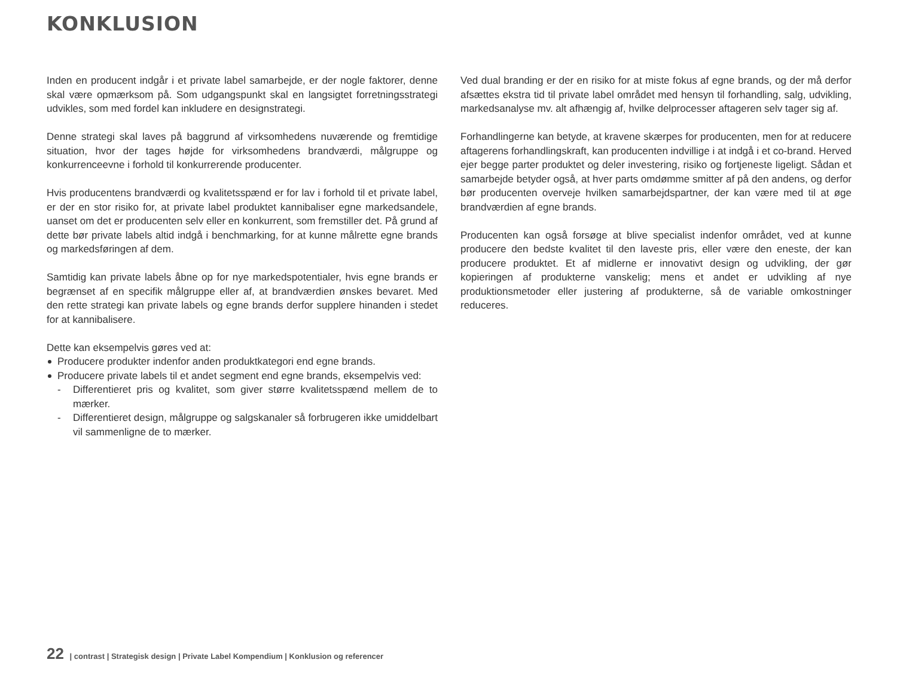KONKLUSION
Inden en producent indgår i et private label samarbejde, er der nogle faktorer, denne skal være opmærksom på. Som udgangspunkt skal en langsigtet forretningsstrategi udvikles, som med fordel kan inkludere en designstrategi.
Denne strategi skal laves på baggrund af virksomhedens nuværende og fremtidige situation, hvor der tages højde for virksomhedens brandværdi, målgruppe og konkurrenceevne i forhold til konkurrerende producenter.
Hvis producentens brandværdi og kvalitetsspænd er for lav i forhold til et private label, er der en stor risiko for, at private label produktet kannibaliser egne markedsandele, uanset om det er producenten selv eller en konkurrent, som fremstiller det. På grund af dette bør private labels altid indgå i benchmarking, for at kunne målrette egne brands og markedsføringen af dem.
Samtidig kan private labels åbne op for nye markedspotentialer, hvis egne brands er begrænset af en specifik målgruppe eller af, at brandværdien ønskes bevaret. Med den rette strategi kan private labels og egne brands derfor supplere hinanden i stedet for at kannibalisere.
Dette kan eksempelvis gøres ved at:
Producere produkter indenfor anden produktkategori end egne brands.
Producere private labels til et andet segment end egne brands, eksempelvis ved:
- Differentieret pris og kvalitet, som giver større kvalitetsspænd mellem de to mærker.
- Differentieret design, målgruppe og salgskanaler så forbrugeren ikke umiddelbart vil sammenligne de to mærker.
Ved dual branding er der en risiko for at miste fokus af egne brands, og der må derfor afsættes ekstra tid til private label området med hensyn til forhandling, salg, udvikling, markedsanalyse mv. alt afhængig af, hvilke delprocesser aftageren selv tager sig af.
Forhandlingerne kan betyde, at kravene skærpes for producenten, men for at reducere aftagerens forhandlingskraft, kan producenten indvillige i at indgå i et co-brand. Herved ejer begge parter produktet og deler investering, risiko og fortjeneste ligeligt. Sådan et samarbejde betyder også, at hver parts omdømme smitter af på den andens, og derfor bør producenten overveje hvilken samarbejdspartner, der kan være med til at øge brandværdien af egne brands.
Producenten kan også forsøge at blive specialist indenfor området, ved at kunne producere den bedste kvalitet til den laveste pris, eller være den eneste, der kan producere produktet. Et af midlerne er innovativt design og udvikling, der gør kopieringen af produkterne vanskelig; mens et andet er udvikling af nye produktionsmetoder eller justering af produkterne, så de variable omkostninger reduceres.
22 | contrast | Strategisk design | Private Label Kompendium | Konklusion og referencer